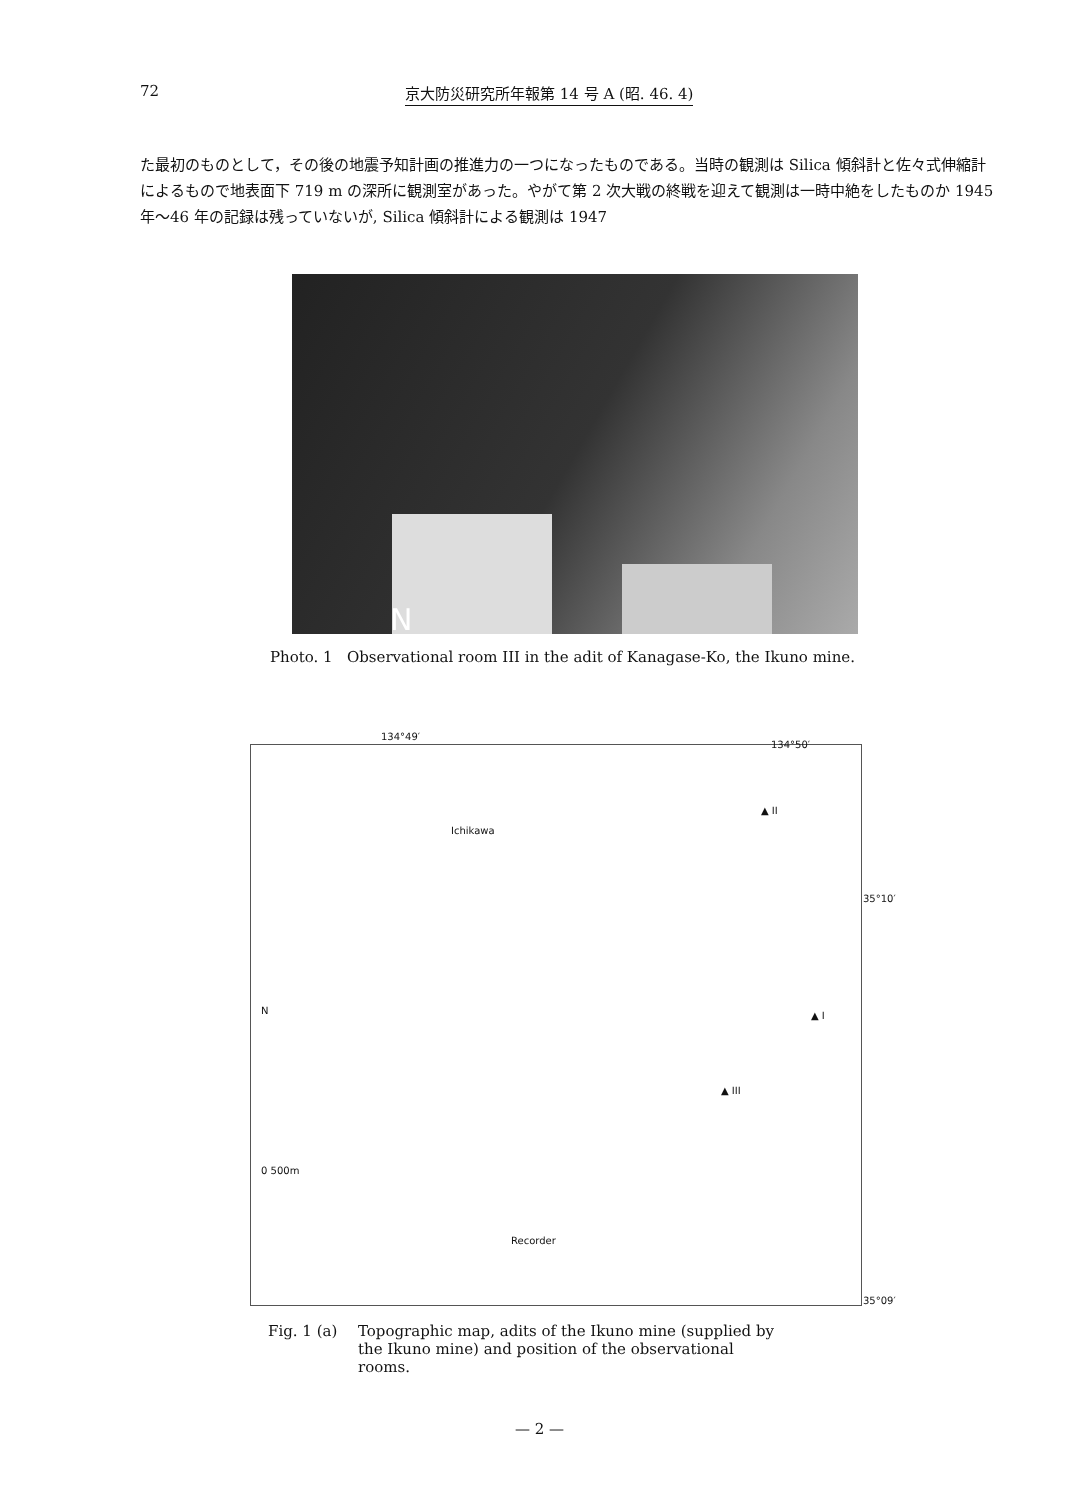72 京大防災研究所年報第 14 号 A (昭. 46. 4)
た最初のものとして，その後の地震予知計画の推進力の一つになったものである。当時の観測は Silica 傾斜計と佐々式伸縮計によるもので地表面下 719 m の深所に観測室があった。やがて第 2 次大戦の終戦を迎えて観測は一時中絶をしたものか 1945 年～46 年の記録は残っていないが, Silica 傾斜計による観測は 1947
N
Photo. 1 Observational room III in the adit of Kanagase-Ko, the Ikuno mine.
134°49′
134°50′
35°10′
35°09′
Ichikawa
▲ II
▲ I
▲ III
N
0 500m
Recorder
Fig. 1 (a) Topographic map, adits of the Ikuno mine (supplied by the Ikuno mine) and position of the observational rooms.
— 2 —